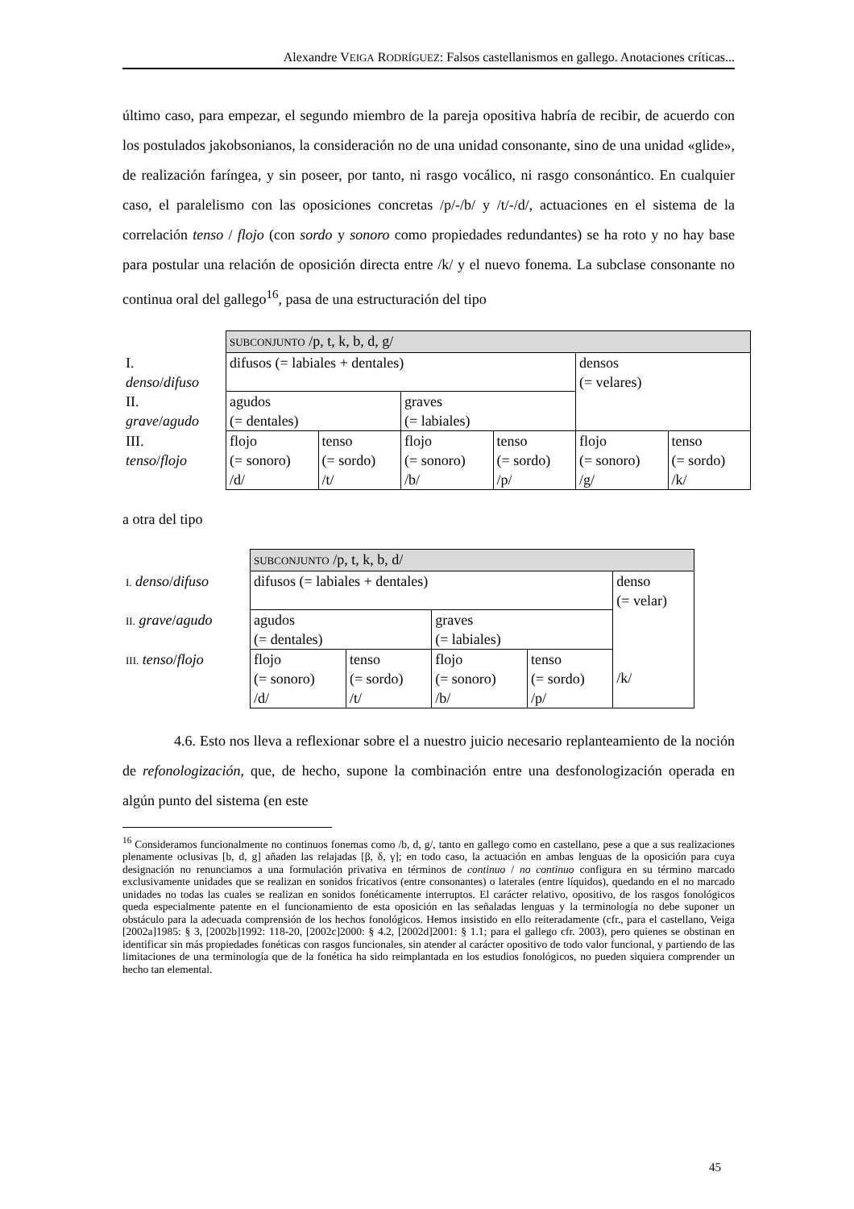Alexandre VEIGA RODRÍGUEZ: Falsos castellanismos en gallego. Anotaciones críticas...
último caso, para empezar, el segundo miembro de la pareja opositiva habría de recibir, de acuerdo con los postulados jakobsonianos, la consideración no de una unidad consonante, sino de una unidad «glide», de realización faríngea, y sin poseer, por tanto, ni rasgo vocálico, ni rasgo consonántico. En cualquier caso, el paralelismo con las oposiciones concretas /p/-/b/ y /t/-/d/, actuaciones en el sistema de la correlación tenso / flojo (con sordo y sonoro como propiedades redundantes) se ha roto y no hay base para postular una relación de oposición directa entre /k/ y el nuevo fonema. La subclase consonante no continua oral del gallego<sup>16</sup>, pasa de una estructuración del tipo
| | SUBCONJUNTO /p, t, k, b, d, g/ | | | | | |
| I. denso / difuso | difusos (= labiales + dentales) | | | | densos (= velares) | |
| II. grave / agudo | agudos (= dentales) | | graves (= labiales) | | | |
| III. tenso / flojo | flojo (= sonoro) /d/ | tenso (= sordo) /t/ | flojo (= sonoro) /b/ | tenso (= sordo) /p/ | flojo (= sonoro) /g/ | tenso (= sordo) /k/ |
a otra del tipo
| | SUBCONJUNTO /p, t, k, b, d/ | | | | |
| I. denso / difuso | difusos (= labiales + dentales) | | | | denso (= velar) /k/ |
| II. grave / agudo | agudos (= dentales) | | graves (= labiales) | | |
| III. tenso / flojo | flojo (= sonoro) /d/ | tenso (= sordo) /t/ | flojo (= sonoro) /b/ | tenso (= sordo) /p/ | |
4.6. Esto nos lleva a reflexionar sobre el a nuestro juicio necesario replanteamiento de la noción de refonologización, que, de hecho, supone la combinación entre una desfonologización operada en algún punto del sistema (en este
<sup>16</sup> Consideramos funcionalmente no continuos fonemas como /b, d, g/, tanto en gallego como en castellano, pese a que a sus realizaciones plenamente oclusivas [b, d, g] añaden las relajadas [β, δ, γ]; en todo caso, la actuación en ambas lenguas de la oposición para cuya designación no renunciamos a una formulación privativa en términos de continuo / no continuo configura en su término marcado exclusivamente unidades que se realizan en sonidos fricativos (entre consonantes) o laterales (entre líquidos), quedando en el no marcado unidades no todas las cuales se realizan en sonidos fonéticamente interruptos. El carácter relativo, opositivo, de los rasgos fonológicos queda especialmente patente en el funcionamiento de esta oposición en las señaladas lenguas y la terminología no debe suponer un obstáculo para la adecuada comprensión de los hechos fonológicos. Hemos insistido en ello reiteradamente (cfr., para el castellano, Veiga [2002a]1985: § 3, [2002b]1992: 118-20, [2002c]2000: § 4.2, [2002d]2001: § 1.1; para el gallego cfr. 2003), pero quienes se obstinan en identificar sin más propiedades fonéticas con rasgos funcionales, sin atender al carácter opositivo de todo valor funcional, y partiendo de las limitaciones de una terminología que de la fonética ha sido reimplantada en los estudios fonológicos, no pueden siquiera comprender un hecho tan elemental.
45